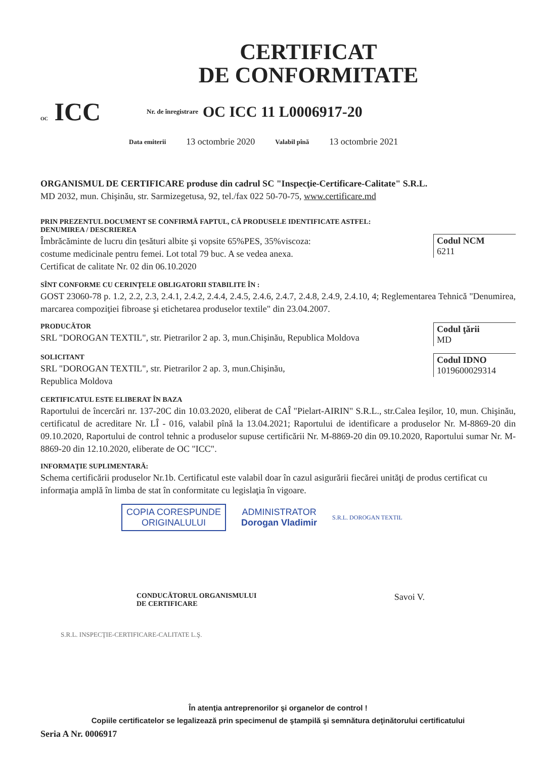CERTIFICAT
DE CONFORMITATE
OC ICC
Nr. de înregistrare OC ICC 11 L0006917-20
Data emiterii 13 octombrie 2020 Valabil pînă 13 octombrie 2021
ORGANISMUL DE CERTIFICARE produse din cadrul SC "Inspecţie-Certificare-Calitate" S.R.L.
MD 2032, mun. Chişinău, str. Sarmizegetusa, 92, tel./fax 022 50-70-75, www.certificare.md
PRIN PREZENTUL DOCUMENT SE CONFIRMĂ FAPTUL, CĂ PRODUSELE IDENTIFICATE ASTFEL:
DENUMIREA / DESCRIEREA
Îmbrăcăminte de lucru din ţesături albite şi vopsite 65%PES, 35%viscoza:
costume medicinale pentru femei. Lot total 79 buc. A se vedea anexa.
Certificat de calitate Nr. 02 din 06.10.2020
Codul NCM
6211
SÎNT CONFORME CU CERINŢELE OBLIGATORII STABILITE ÎN :
GOST 23060-78 p. 1.2, 2.2, 2.3, 2.4.1, 2.4.2, 2.4.4, 2.4.5, 2.4.6, 2.4.7, 2.4.8, 2.4.9, 2.4.10, 4; Reglementarea Tehnică "Denumirea, marcarea compoziţiei fibroase şi etichetarea produselor textile" din 23.04.2007.
PRODUCĂTOR
SRL "DOROGAN TEXTIL", str. Pietrarilor 2 ap. 3, mun.Chişinău, Republica Moldova
Codul ţării
MD
SOLICITANT
SRL "DOROGAN TEXTIL", str. Pietrarilor 2 ap. 3, mun.Chişinău,
Republica Moldova
Codul IDNO
1019600029314
CERTIFICATUL ESTE ELIBERAT ÎN BAZA
Raportului de încercări nr. 137-20C din 10.03.2020, eliberat de CAÎ "Pielart-AIRIN" S.R.L., str.Calea Ieşilor, 10, mun. Chişinău, certificatul de acreditare Nr. LÎ - 016, valabil pînă la 13.04.2021; Raportului de identificare a produselor Nr. M-8869-20 din 09.10.2020, Raportului de control tehnic a produselor supuse certificării Nr. M-8869-20 din 09.10.2020, Raportului sumar Nr. M-8869-20 din 12.10.2020, eliberate de OC "ICC".
INFORMAŢIE SUPLIMENTARĂ:
Schema certificării produselor Nr.1b. Certificatul este valabil doar în cazul asigurării fiecărei unităţi de produs certificat cu informaţia amplă în limba de stat în conformitate cu legislaţia în vigoare.
COPIA CORESPUNDE
ORIGINALULUI
ADMINISTRATOR
Dorogan Vladimir
S.R.L. DOROGAN TEXTIL
CONDUCĂTORUL ORGANISMULUI
DE CERTIFICARE
Savoi V.
S.R.L. INSPECŢIE-CERTIFICARE-CALITATE L.Ş.
În atenţia antreprenorilor şi organelor de control !
Copiile certificatelor se legalizează prin specimenul de ştampilă şi semnătura deţinătorului certificatului
Seria A Nr. 0006917